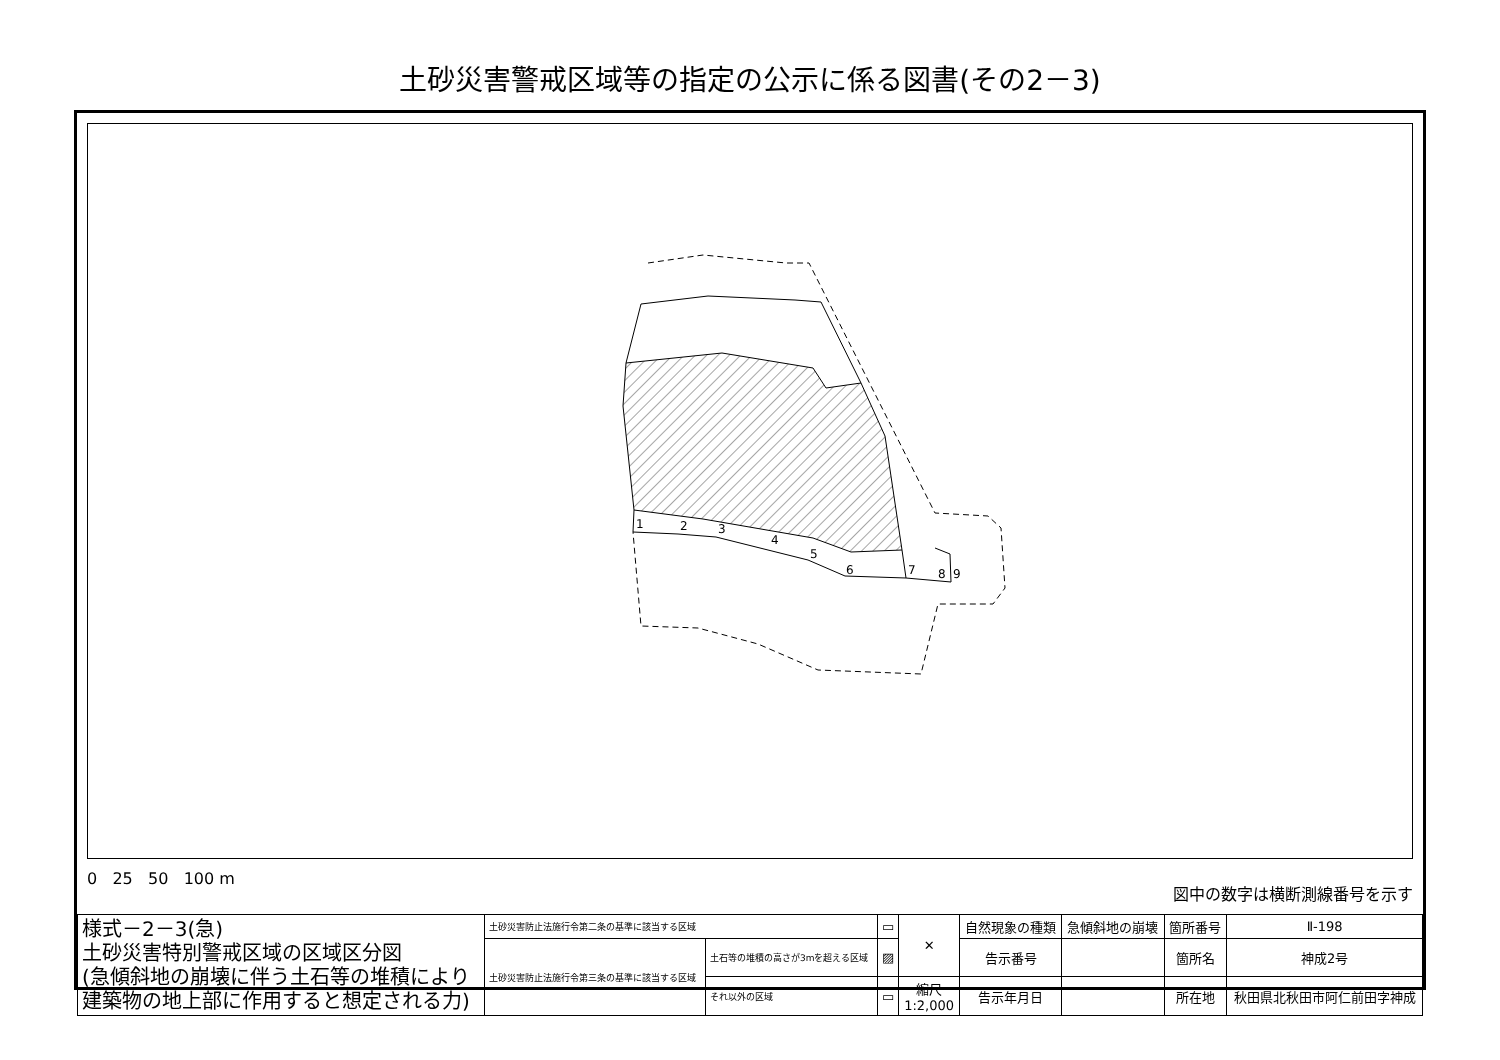土砂災害警戒区域等の指定の公示に係る図書(その2－3)
1
2
3
4
5
6
7
8
9
0 25 50 100 m
図中の数字は横断測線番号を示す
| 様式－2－3(急) 土砂災害特別警戒区域の区域区分図 (急傾斜地の崩壊に伴う土石等の堆積により 建築物の地上部に作用すると想定される力) | 土砂災害防止法施行令第二条の基準に該当する区域 | | ▭ | ✕ | 自然現象の種類 | 急傾斜地の崩壊 | 箇所番号 | Ⅱ-198 |
| | 土砂災害防止法施行令第三条の基準に該当する区域 | 土石等の堆積の高さが3mを超える区域 | ▨ | | 告示番号 | | 箇所名 | 神成2号 |
| | | それ以外の区域 | ▭ | 縮尺 1:2,000 | 告示年月日 | | 所在地 | 秋田県北秋田市阿仁前田字神成 |